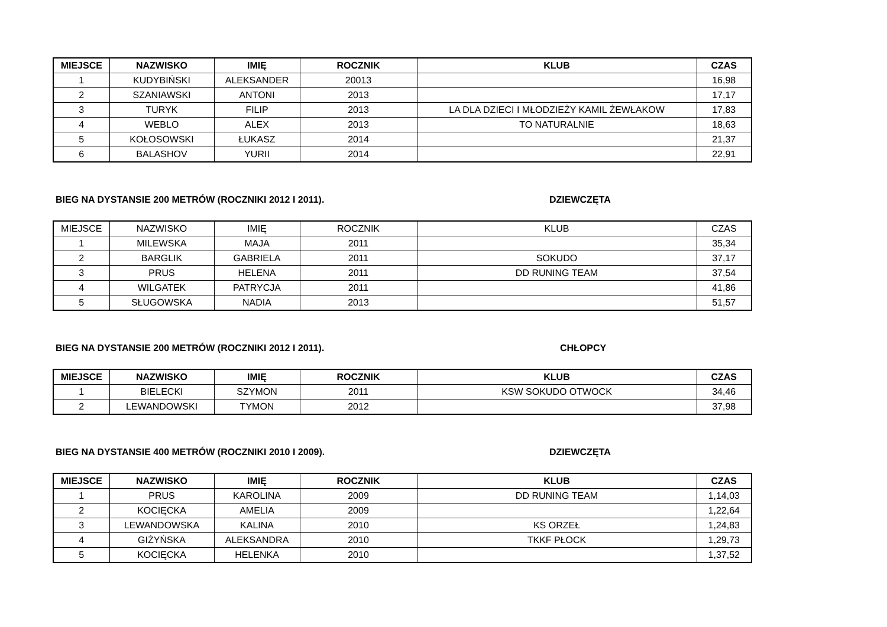| MIEJSCE | NAZWISKO | IMIĘ | ROCZNIK | KLUB | CZAS |
| --- | --- | --- | --- | --- | --- |
| 1 | KUDYBIŃSKI | ALEKSANDER | 20013 | | 16,98 |
| 2 | SZANIAWSKI | ANTONI | 2013 | | 17,17 |
| 3 | TURYK | FILIP | 2013 | LA DLA DZIECI I MŁODZIEŻY KAMIL ŻEWŁAKOW | 17,83 |
| 4 | WEBLO | ALEX | 2013 | TO NATURALNIE | 18,63 |
| 5 | KOŁOSOWSKI | ŁUKASZ | 2014 | | 21,37 |
| 6 | BALASHOV | YURII | 2014 | | 22,91 |
BIEG NA DYSTANSIE 200 METRÓW (ROCZNIKI 2012 I 2011). DZIEWCZĘTA
| MIEJSCE | NAZWISKO | IMIĘ | ROCZNIK | KLUB | CZAS |
| --- | --- | --- | --- | --- | --- |
| 1 | MILEWSKA | MAJA | 2011 | | 35,34 |
| 2 | BARGLIK | GABRIELA | 2011 | SOKUDO | 37,17 |
| 3 | PRUS | HELENA | 2011 | DD RUNING TEAM | 37,54 |
| 4 | WILGATEK | PATRYCJA | 2011 | | 41,86 |
| 5 | SŁUGOWSKA | NADIA | 2013 | | 51,57 |
BIEG NA DYSTANSIE 200 METRÓW (ROCZNIKI 2012 I 2011). CHŁOPCY
| MIEJSCE | NAZWISKO | IMIĘ | ROCZNIK | KLUB | CZAS |
| --- | --- | --- | --- | --- | --- |
| 1 | BIELECKI | SZYMON | 2011 | KSW SOKUDO OTWOCK | 34,46 |
| 2 | LEWANDOWSKI | TYMON | 2012 | | 37,98 |
BIEG NA DYSTANSIE 400 METRÓW (ROCZNIKI 2010 I 2009). DZIEWCZĘTA
| MIEJSCE | NAZWISKO | IMIĘ | ROCZNIK | KLUB | CZAS |
| --- | --- | --- | --- | --- | --- |
| 1 | PRUS | KAROLINA | 2009 | DD RUNING TEAM | 1,14,03 |
| 2 | KOCIĘCKA | AMELIA | 2009 | | 1,22,64 |
| 3 | LEWANDOWSKA | KALINA | 2010 | KS ORZEŁ | 1,24,83 |
| 4 | GIŻYŃSKA | ALEKSANDRA | 2010 | TKKF PŁOCK | 1,29,73 |
| 5 | KOCIĘCKA | HELENKA | 2010 | | 1,37,52 |